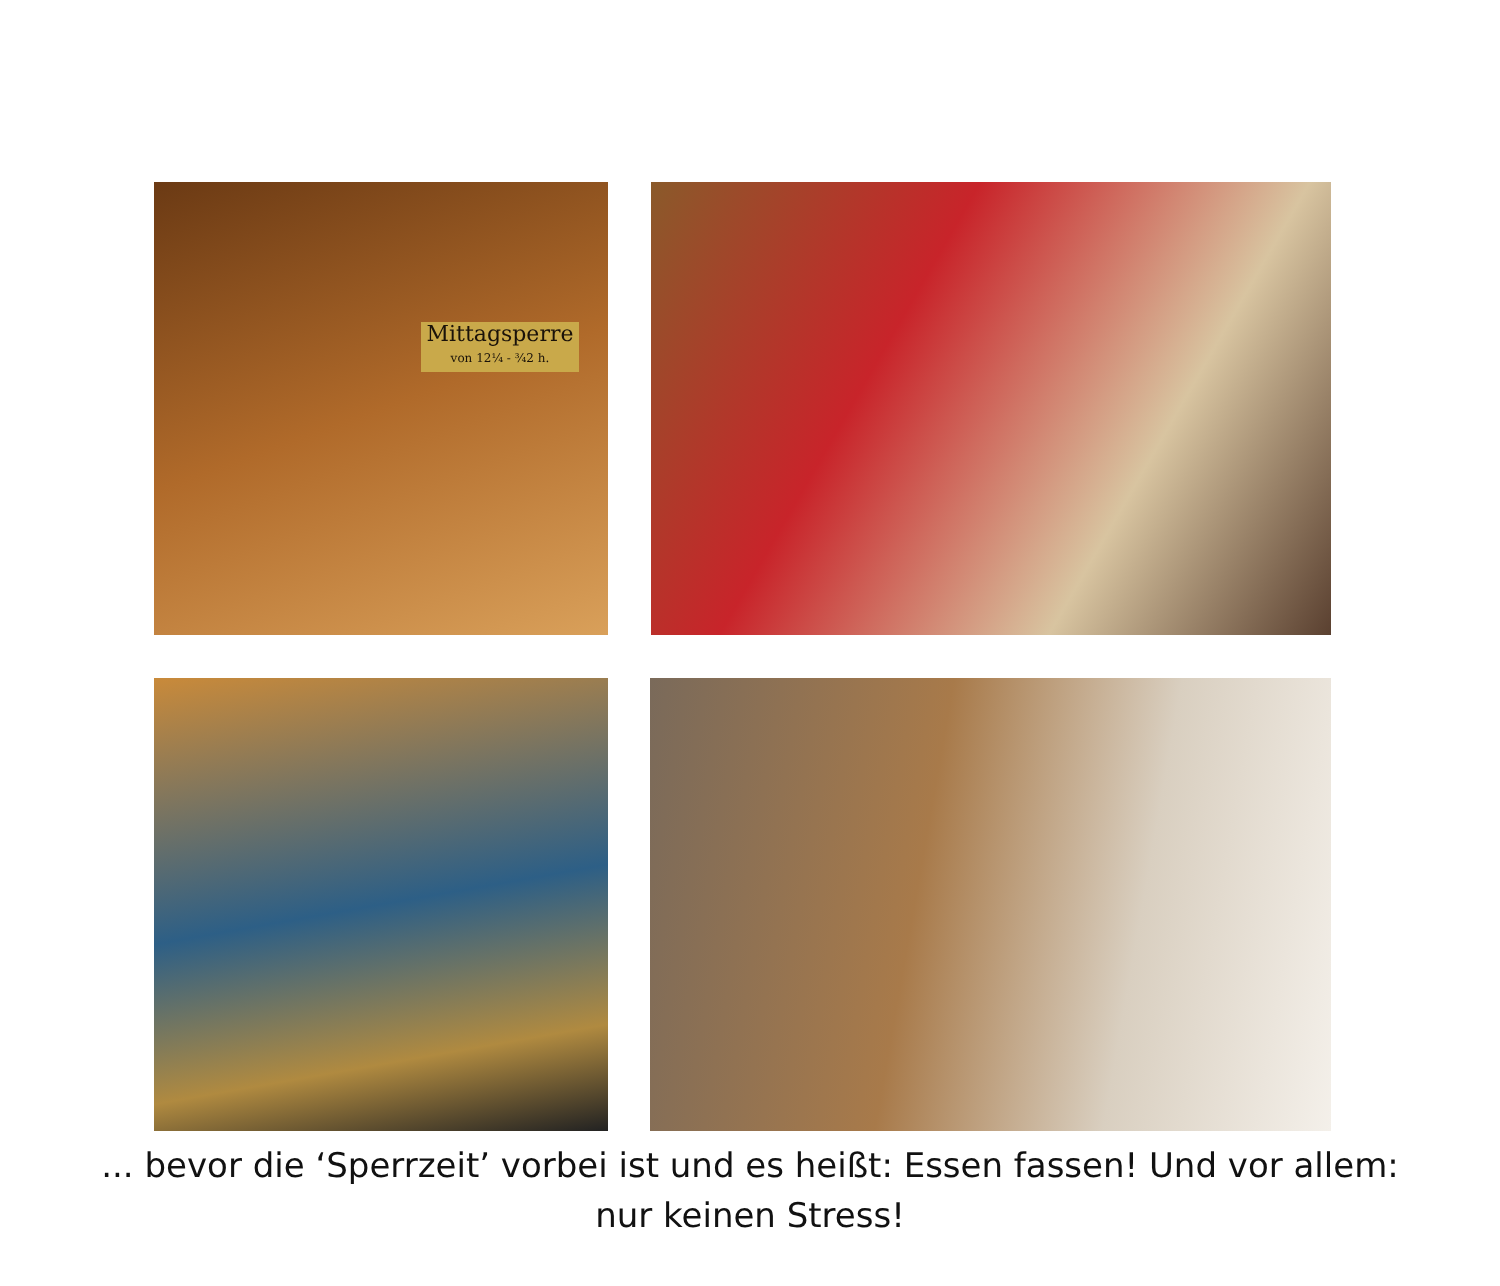Mittagsperre
von 12¼ - ¾2 h.
... bevor die ‘Sperrzeit’ vorbei ist und es heißt: Essen fassen! Und vor allem: nur keinen Stress!